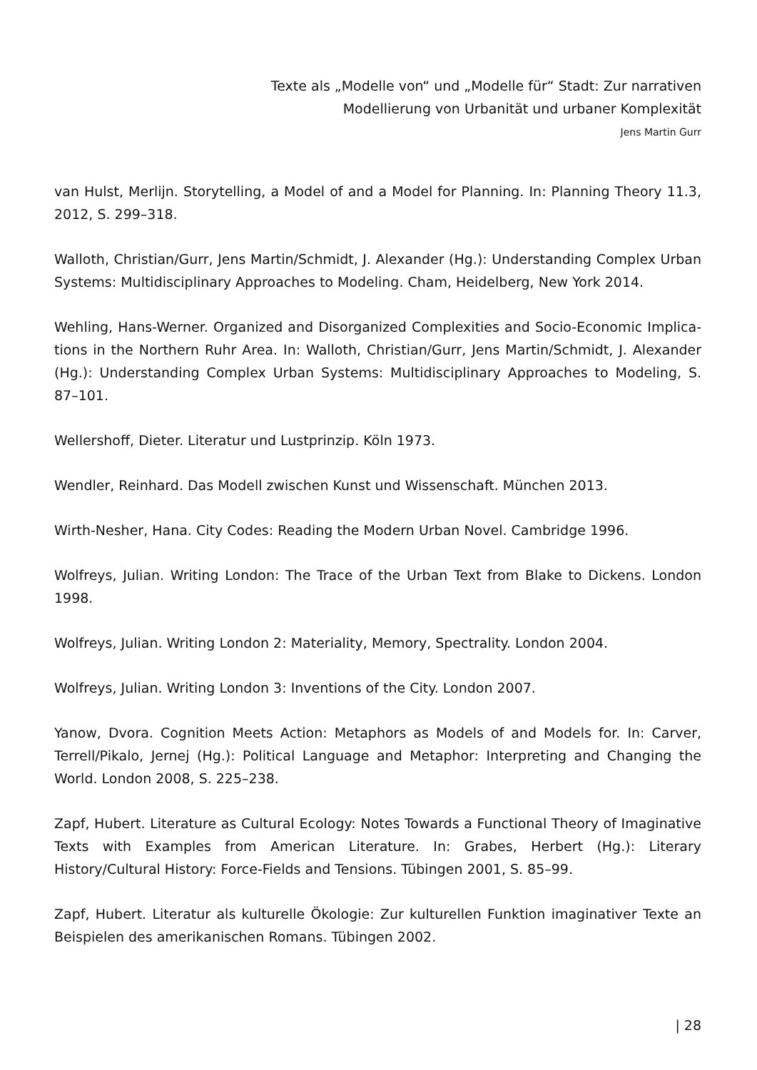Texte als „Modelle von“ und „Modelle für“ Stadt: Zur narrativen
Modellierung von Urbanität und urbaner Komplexität
Jens Martin Gurr
van Hulst, Merlijn. Storytelling, a Model of and a Model for Planning. In: Planning Theory 11.3, 2012, S. 299–318.
Walloth, Christian/Gurr, Jens Martin/Schmidt, J. Alexander (Hg.): Understanding Complex Urban Systems: Multidisciplinary Approaches to Modeling. Cham, Heidelberg, New York 2014.
Wehling, Hans-Werner. Organized and Disorganized Complexities and Socio-Economic Implica­tions in the Northern Ruhr Area. In: Walloth, Christian/Gurr, Jens Martin/Schmidt, J. Alexander (Hg.): Understanding Complex Urban Systems: Multidisciplinary Approaches to Modeling, S. 87–101.
Wellershoff, Dieter. Literatur und Lustprinzip. Köln 1973.
Wendler, Reinhard. Das Modell zwischen Kunst und Wissenschaft. München 2013.
Wirth-Nesher, Hana. City Codes: Reading the Modern Urban Novel. Cambridge 1996.
Wolfreys, Julian. Writing London: The Trace of the Urban Text from Blake to Dickens. London 1998.
Wolfreys, Julian. Writing London 2: Materiality, Memory, Spectrality. London 2004.
Wolfreys, Julian. Writing London 3: Inventions of the City. London 2007.
Yanow, Dvora. Cognition Meets Action: Metaphors as Models of and Models for. In: Carver, Terrell/Pikalo, Jernej (Hg.): Political Language and Metaphor: Interpreting and Changing the World. London 2008, S. 225–238.
Zapf, Hubert. Literature as Cultural Ecology: Notes Towards a Functional Theory of Imagina­tive Texts with Examples from American Literature. In: Grabes, Herbert (Hg.): Literary History/Cultural History: Force-Fields and Tensions. Tübingen 2001, S. 85–99.
Zapf, Hubert. Literatur als kulturelle Ökologie: Zur kulturellen Funktion imaginativer Texte an Beispielen des amerikanischen Romans. Tübingen 2002.
| 28